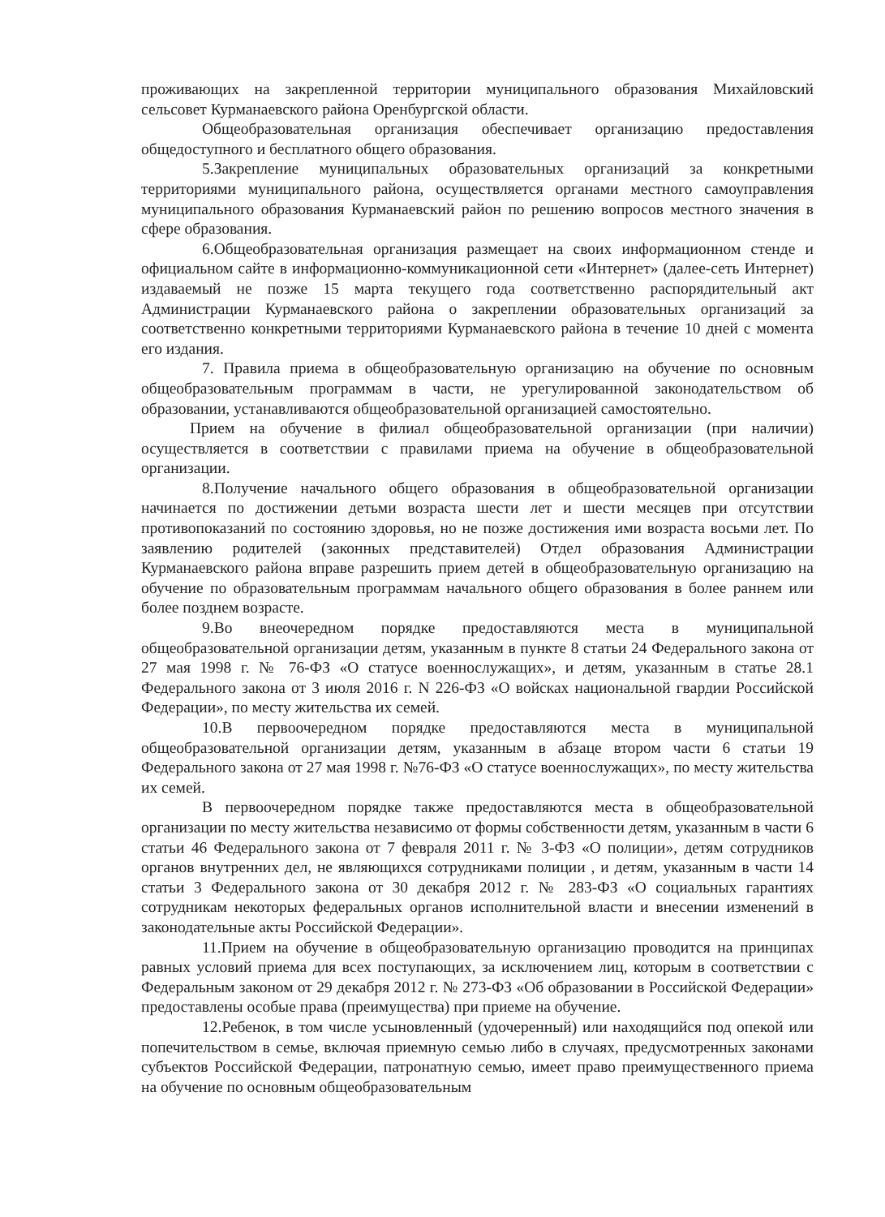проживающих на закрепленной территории муниципального образования Михайловский сельсовет Курманаевского района Оренбургской области.
Общеобразовательная организация обеспечивает организацию предоставления общедоступного и бесплатного общего образования.
5.Закрепление муниципальных образовательных организаций за конкретными территориями муниципального района, осуществляется органами местного самоуправления муниципального образования Курманаевский район по решению вопросов местного значения в сфере образования.
6.Общеобразовательная организация размещает на своих информационном стенде и официальном сайте в информационно-коммуникационной сети «Интернет» (далее-сеть Интернет) издаваемый не позже 15 марта текущего года соответственно распорядительный акт Администрации Курманаевского района о закреплении образовательных организаций за соответственно конкретными территориями Курманаевского района в течение 10 дней с момента его издания.
7. Правила приема в общеобразовательную организацию на обучение по основным общеобразовательным программам в части, не урегулированной законодательством об образовании, устанавливаются общеобразовательной организацией самостоятельно.
Прием на обучение в филиал общеобразовательной организации (при наличии) осуществляется в соответствии с правилами приема на обучение в общеобразовательной организации.
8.Получение начального общего образования в общеобразовательной организации начинается по достижении детьми возраста шести лет и шести месяцев при отсутствии противопоказаний по состоянию здоровья, но не позже достижения ими возраста восьми лет. По заявлению родителей (законных представителей) Отдел образования Администрации Курманаевского района вправе разрешить прием детей в общеобразовательную организацию на обучение по образовательным программам начального общего образования в более раннем или более позднем возрасте.
9.Во внеочередном порядке предоставляются места в муниципальной общеобразовательной организации детям, указанным в пункте 8 статьи 24 Федерального закона от 27 мая 1998 г. № 76-ФЗ «О статусе военнослужащих», и детям, указанным в статье 28.1 Федерального закона от 3 июля 2016 г. N 226-ФЗ «О войсках национальной гвардии Российской Федерации», по месту жительства их семей.
10.В первоочередном порядке предоставляются места в муниципальной общеобразовательной организации детям, указанным в абзаце втором части 6 статьи 19 Федерального закона от 27 мая 1998 г. №76-ФЗ «О статусе военнослужащих», по месту жительства их семей.
В первоочередном порядке также предоставляются места в общеобразовательной организации по месту жительства независимо от формы собственности детям, указанным в части 6 статьи 46 Федерального закона от 7 февраля 2011 г. № 3-ФЗ «О полиции», детям сотрудников органов внутренних дел, не являющихся сотрудниками полиции , и детям, указанным в части 14 статьи 3 Федерального закона от 30 декабря 2012 г. № 283-ФЗ «О социальных гарантиях сотрудникам некоторых федеральных органов исполнительной власти и внесении изменений в законодательные акты Российской Федерации».
11.Прием на обучение в общеобразовательную организацию проводится на принципах равных условий приема для всех поступающих, за исключением лиц, которым в соответствии с Федеральным законом от 29 декабря 2012 г. № 273-ФЗ «Об образовании в Российской Федерации» предоставлены особые права (преимущества) при приеме на обучение.
12.Ребенок, в том числе усыновленный (удочеренный) или находящийся под опекой или попечительством в семье, включая приемную семью либо в случаях, предусмотренных законами субъектов Российской Федерации, патронатную семью, имеет право преимущественного приема на обучение по основным общеобразовательным